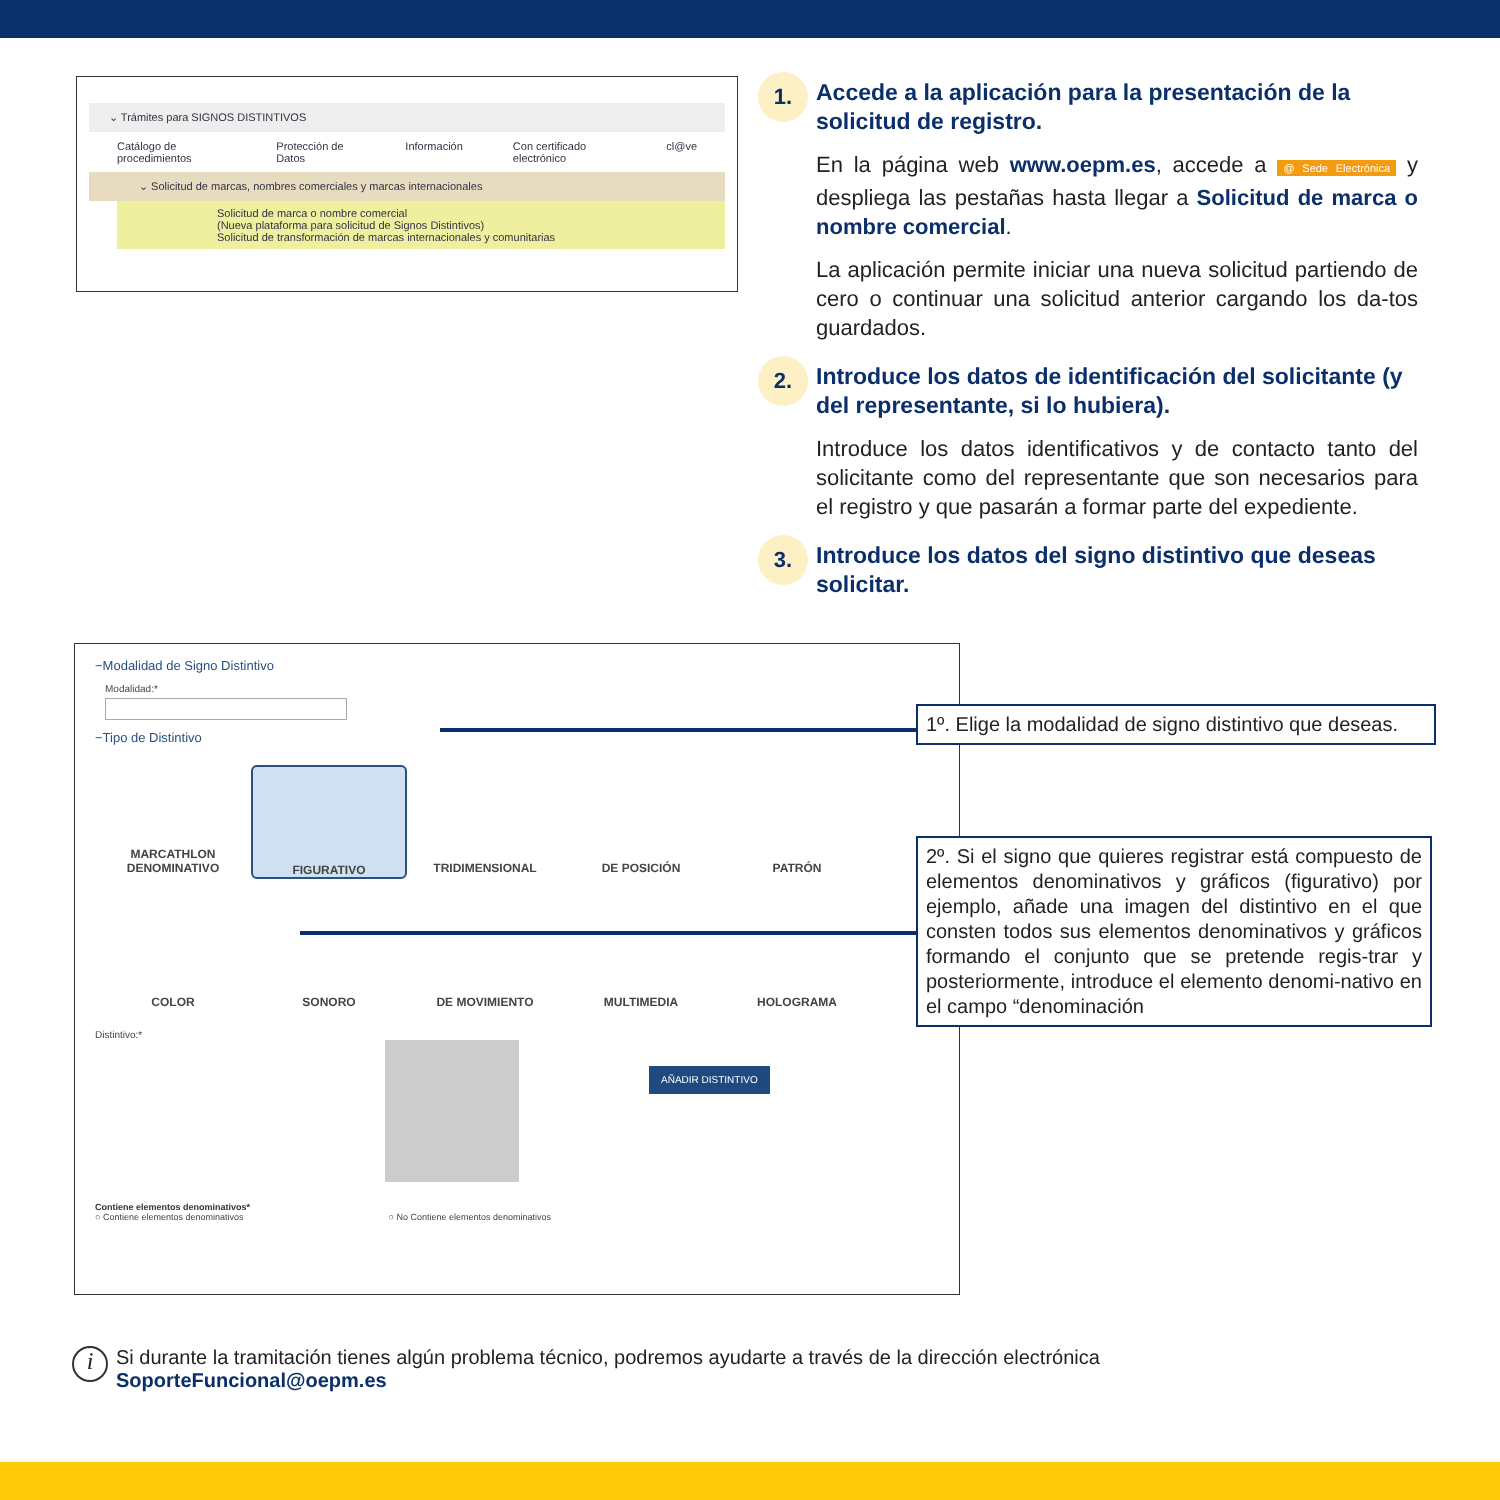⌄ Trámites para SIGNOS DISTINTIVOS
Catálogo de procedimientos Protección de Datos Información Con certificado electrónico cl@ve
⌄ Solicitud de marcas, nombres comerciales y marcas internacionales
Solicitud de marca o nombre comercial
(Nueva plataforma para solicitud de Signos Distintivos)
Solicitud de transformación de marcas internacionales y comunitarias
1.
Accede a la aplicación para la presentación de la solicitud de registro.
En la página web www.oepm.es, accede a @ Sede Electrónica y despliega las pestañas hasta llegar a Solicitud de marca o nombre comercial.
La aplicación permite iniciar una nueva solicitud partiendo de cero o continuar una solicitud anterior cargando los da-tos guardados.
2.
Introduce los datos de identificación del solicitante (y del representante, si lo hubiera).
Introduce los datos identificativos y de contacto tanto del solicitante como del representante que son necesarios para el registro y que pasarán a formar parte del expediente.
3.
Introduce los datos del signo distintivo que deseas solicitar.
−Modalidad de Signo Distintivo
Modalidad:*
−Tipo de Distintivo
MARCATHLON
DENOMINATIVO
FIGURATIVO
TRIDIMENSIONAL
DE POSICIÓN
PATRÓN
COLOR
SONORO
DE MOVIMIENTO
MULTIMEDIA
HOLOGRAMA
Distintivo:*
AÑADIR DISTINTIVO
Contiene elementos denominativos*
○ Contiene elementos denominativos ○ No Contiene elementos denominativos
1º. Elige la modalidad de signo distintivo que deseas.
2º. Si el signo que quieres registrar está compuesto de elementos denominativos y gráficos (figurativo) por ejemplo, añade una imagen del distintivo en el que consten todos sus elementos denominativos y gráficos formando el conjunto que se pretende regis-trar y posteriormente, introduce el elemento denomi-nativo en el campo “denominación
i
Si durante la tramitación tienes algún problema técnico, podremos ayudarte a través de la dirección electrónica
SoporteFuncional@oepm.es